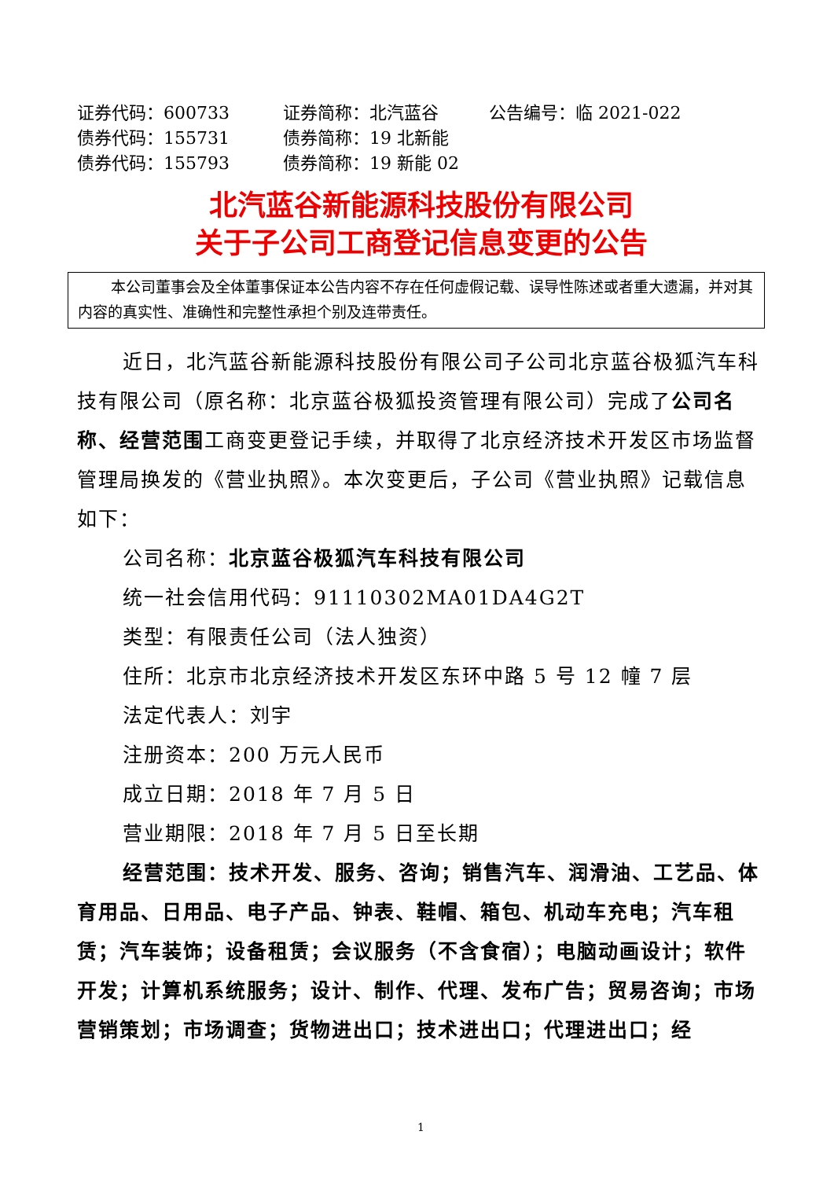证券代码：600733
证券简称：北汽蓝谷
公告编号：临 2021-022
债券代码：155731
债券简称：19 北新能
债券代码：155793
债券简称：19 新能 02
北汽蓝谷新能源科技股份有限公司
关于子公司工商登记信息变更的公告
本公司董事会及全体董事保证本公告内容不存在任何虚假记载、误导性陈述或者重大遗漏，并对其内容的真实性、准确性和完整性承担个别及连带责任。
近日，北汽蓝谷新能源科技股份有限公司子公司北京蓝谷极狐汽车科技有限公司（原名称：北京蓝谷极狐投资管理有限公司）完成了公司名称、经营范围工商变更登记手续，并取得了北京经济技术开发区市场监督管理局换发的《营业执照》。本次变更后，子公司《营业执照》记载信息如下：
公司名称：北京蓝谷极狐汽车科技有限公司
统一社会信用代码：91110302MA01DA4G2T
类型：有限责任公司（法人独资）
住所：北京市北京经济技术开发区东环中路 5 号 12 幢 7 层
法定代表人：刘宇
注册资本：200 万元人民币
成立日期：2018 年 7 月 5 日
营业期限：2018 年 7 月 5 日至长期
经营范围：技术开发、服务、咨询；销售汽车、润滑油、工艺品、体育用品、日用品、电子产品、钟表、鞋帽、箱包、机动车充电；汽车租赁；汽车装饰；设备租赁；会议服务（不含食宿）；电脑动画设计；软件开发；计算机系统服务；设计、制作、代理、发布广告；贸易咨询；市场营销策划；市场调查；货物进出口；技术进出口；代理进出口；经
1